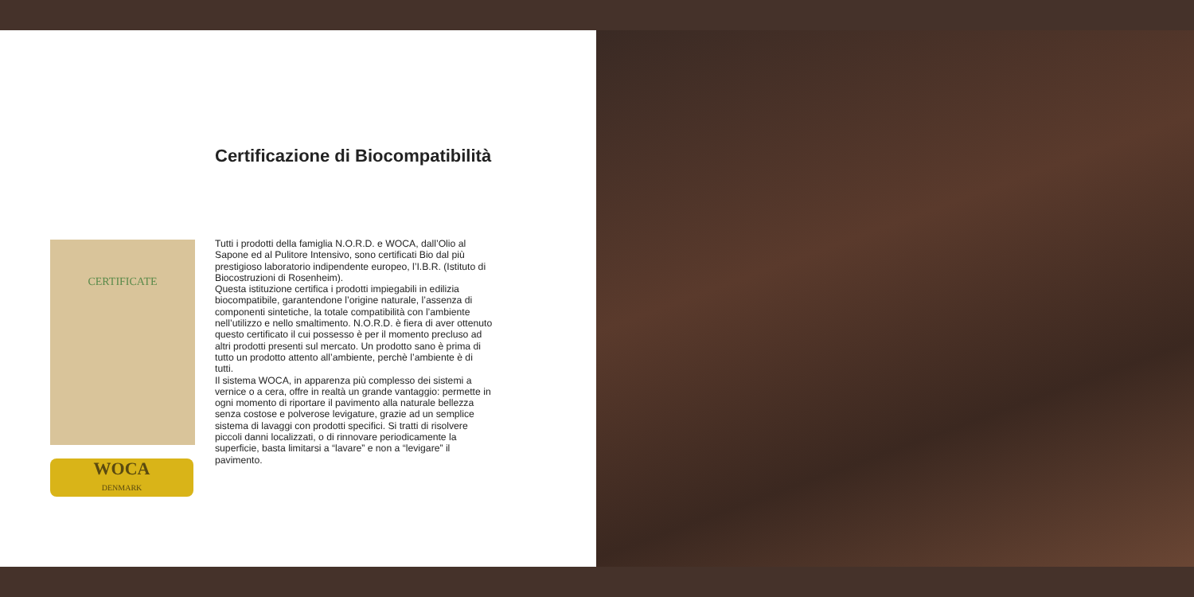Certificazione di Biocompatibilità
CERTIFICATE
WOCA
DENMARK
Tutti i prodotti della famiglia N.O.R.D. e WOCA, dall’Olio al Sapone ed al Pulitore Intensivo, sono certificati Bio dal più prestigioso laboratorio indipendente europeo, l’I.B.R. (Istituto di Biocostruzioni di Rosenheim).
Questa istituzione certifica i prodotti impiegabili in edilizia biocompatibile, garantendone l’origine naturale, l’assenza di componenti sintetiche, la totale compatibilità con l’ambiente nell’utilizzo e nello smaltimento. N.O.R.D. è fiera di aver ottenuto questo certificato il cui possesso è per il momento precluso ad altri prodotti presenti sul mercato. Un prodotto sano è prima di tutto un prodotto attento all’ambiente, perchè l’ambiente è di tutti.
Il sistema WOCA, in apparenza più complesso dei sistemi a vernice o a cera, offre in realtà un grande vantaggio: permette in ogni momento di riportare il pavimento alla naturale bellezza senza costose e polverose levigature, grazie ad un semplice sistema di lavaggi con prodotti specifici. Si tratti di risolvere piccoli danni localizzati, o di rinnovare periodicamente la superficie, basta limitarsi a “lavare” e non a “levigare” il pavimento.